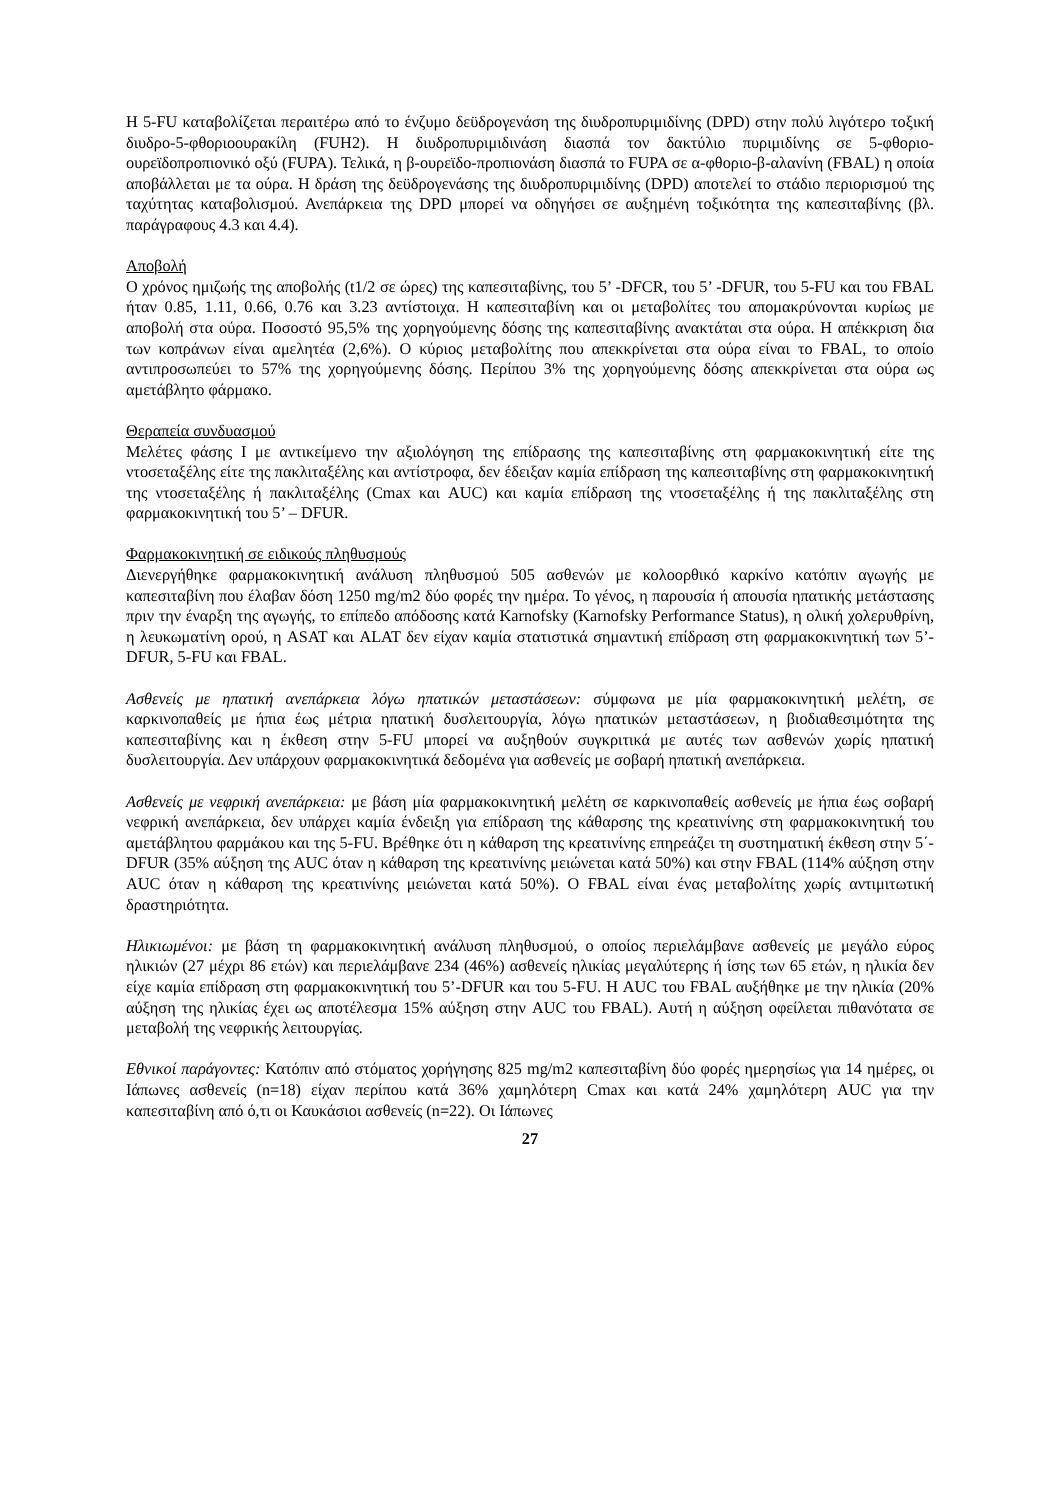Η 5-FU καταβολίζεται περαιτέρω από το ένζυμο δεϋδρογενάση της διυδροπυριμιδίνης (DPD) στην πολύ λιγότερο τοξική διυδρο-5-φθοριοουρακίλη (FUH2). Η διυδροπυριμιδινάση διασπά τον δακτύλιο πυριμιδίνης σε 5-φθοριο-ουρεϊδοπροπιονικό οξύ (FUPA). Τελικά, η β-ουρεϊδο-προπιονάση διασπά το FUPA σε α-φθοριο-β-αλανίνη (FBAL) η οποία αποβάλλεται με τα ούρα. Η δράση της δεϋδρογενάσης της διυδροπυριμιδίνης (DPD) αποτελεί το στάδιο περιορισμού της ταχύτητας καταβολισμού. Ανεπάρκεια της DPD μπορεί να οδηγήσει σε αυξημένη τοξικότητα της καπεσιταβίνης (βλ. παράγραφους 4.3 και 4.4).
Αποβολή
Ο χρόνος ημιζωής της αποβολής (t1/2 σε ώρες) της καπεσιταβίνης, του 5’ -DFCR, του 5’ -DFUR, του 5-FU και του FBAL ήταν 0.85, 1.11, 0.66, 0.76 και 3.23 αντίστοιχα. Η καπεσιταβίνη και οι μεταβολίτες του απομακρύνονται κυρίως με αποβολή στα ούρα. Ποσοστό 95,5% της χορηγούμενης δόσης της καπεσιταβίνης ανακτάται στα ούρα. Η απέκκριση δια των κοπράνων είναι αμελητέα (2,6%). Ο κύριος μεταβολίτης που απεκκρίνεται στα ούρα είναι το FBAL, το οποίο αντιπροσωπεύει το 57% της χορηγούμενης δόσης. Περίπου 3% της χορηγούμενης δόσης απεκκρίνεται στα ούρα ως αμετάβλητο φάρμακο.
Θεραπεία συνδυασμού
Μελέτες φάσης Ι με αντικείμενο την αξιολόγηση της επίδρασης της καπεσιταβίνης στη φαρμακοκινητική είτε της ντοσεταξέλης είτε της πακλιταξέλης και αντίστροφα, δεν έδειξαν καμία επίδραση της καπεσιταβίνης στη φαρμακοκινητική της ντοσεταξέλης ή πακλιταξέλης (Cmax και AUC) και καμία επίδραση της ντοσεταξέλης ή της πακλιταξέλης στη φαρμακοκινητική του 5’ – DFUR.
Φαρμακοκινητική σε ειδικούς πληθυσμούς
Διενεργήθηκε φαρμακοκινητική ανάλυση πληθυσμού 505 ασθενών με κολοορθικό καρκίνο κατόπιν αγωγής με καπεσιταβίνη που έλαβαν δόση 1250 mg/m2 δύο φορές την ημέρα. Το γένος, η παρουσία ή απουσία ηπατικής μετάστασης πριν την έναρξη της αγωγής, το επίπεδο απόδοσης κατά Karnofsky (Karnofsky Performance Status), η ολική χολερυθρίνη, η λευκωματίνη ορού, η ASAT και ALAT δεν είχαν καμία στατιστικά σημαντική επίδραση στη φαρμακοκινητική των 5’-DFUR, 5-FU και FBAL.
Ασθενείς με ηπατική ανεπάρκεια λόγω ηπατικών μεταστάσεων: σύμφωνα με μία φαρμακοκινητική μελέτη, σε καρκινοπαθείς με ήπια έως μέτρια ηπατική δυσλειτουργία, λόγω ηπατικών μεταστάσεων, η βιοδιαθεσιμότητα της καπεσιταβίνης και η έκθεση στην 5-FU μπορεί να αυξηθούν συγκριτικά με αυτές των ασθενών χωρίς ηπατική δυσλειτουργία. Δεν υπάρχουν φαρμακοκινητικά δεδομένα για ασθενείς με σοβαρή ηπατική ανεπάρκεια.
Ασθενείς με νεφρική ανεπάρκεια: με βάση μία φαρμακοκινητική μελέτη σε καρκινοπαθείς ασθενείς με ήπια έως σοβαρή νεφρική ανεπάρκεια, δεν υπάρχει καμία ένδειξη για επίδραση της κάθαρσης της κρεατινίνης στη φαρμακοκινητική του αμετάβλητου φαρμάκου και της 5-FU. Βρέθηκε ότι η κάθαρση της κρεατινίνης επηρεάζει τη συστηματική έκθεση στην 5΄-DFUR (35% αύξηση της AUC όταν η κάθαρση της κρεατινίνης μειώνεται κατά 50%) και στην FBAL (114% αύξηση στην AUC όταν η κάθαρση της κρεατινίνης μειώνεται κατά 50%). Ο FBAL είναι ένας μεταβολίτης χωρίς αντιμιτωτική δραστηριότητα.
Ηλικιωμένοι: με βάση τη φαρμακοκινητική ανάλυση πληθυσμού, ο οποίος περιελάμβανε ασθενείς με μεγάλο εύρος ηλικιών (27 μέχρι 86 ετών) και περιελάμβανε 234 (46%) ασθενείς ηλικίας μεγαλύτερης ή ίσης των 65 ετών, η ηλικία δεν είχε καμία επίδραση στη φαρμακοκινητική του 5’-DFUR και του 5-FU. Η AUC του FBAL αυξήθηκε με την ηλικία (20% αύξηση της ηλικίας έχει ως αποτέλεσμα 15% αύξηση στην AUC του FBAL). Αυτή η αύξηση οφείλεται πιθανότατα σε μεταβολή της νεφρικής λειτουργίας.
Εθνικοί παράγοντες: Κατόπιν από στόματος χορήγησης 825 mg/m2 καπεσιταβίνη δύο φορές ημερησίως για 14 ημέρες, οι Ιάπωνες ασθενείς (n=18) είχαν περίπου κατά 36% χαμηλότερη Cmax και κατά 24% χαμηλότερη AUC για την καπεσιταβίνη από ό,τι οι Καυκάσιοι ασθενείς (n=22). Οι Ιάπωνες
27